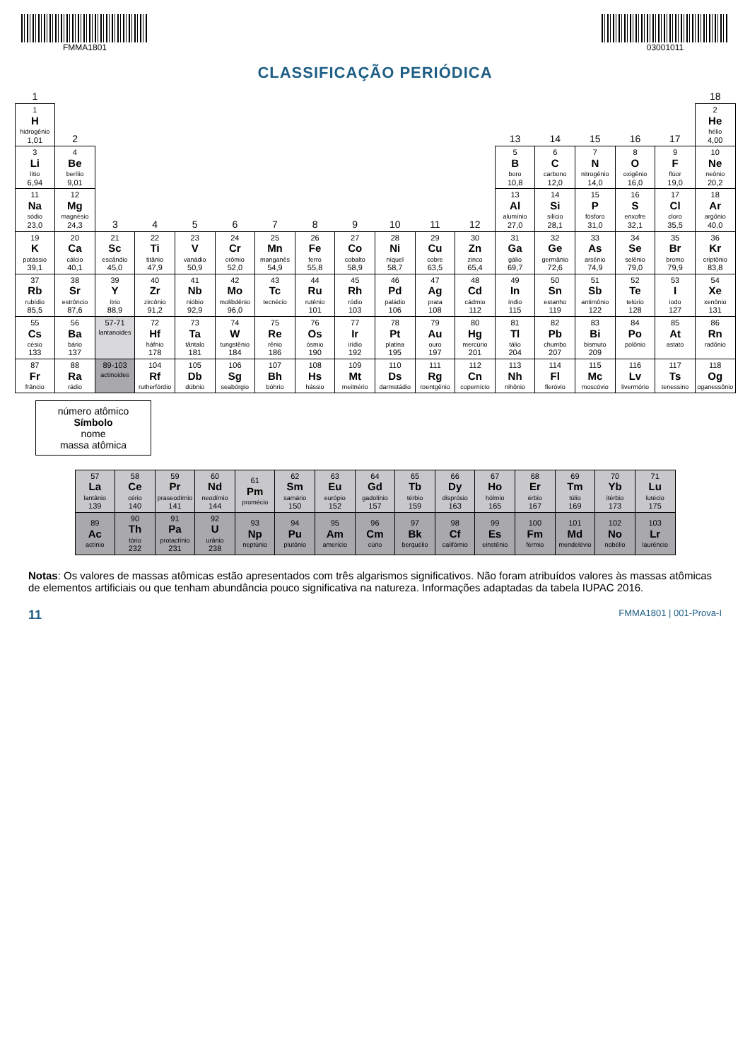FMMA1801 03001011
CLASSIFICAÇÃO PERIÓDICA
| 1 | | | | | | | | | | | | | | | | | 18 |
| 1 H hidrogênio 1,01 | 2 | | | | | | | | | | | 13 | 14 | 15 | 16 | 17 | 2 He hélio 4,00 |
| 3 Li lítio 6,94 | 4 Be berílio 9,01 | | | | | | | | | | | 5 B boro 10,8 | 6 C carbono 12,0 | 7 N nitrogênio 14,0 | 8 O oxigênio 16,0 | 9 F flúor 19,0 | 10 Ne neônio 20,2 |
| 11 Na sódio 23,0 | 12 Mg magnésio 24,3 | 3 | 4 | 5 | 6 | 7 | 8 | 9 | 10 | 11 | 12 | 13 Al alumínio 27,0 | 14 Si silício 28,1 | 15 P fósforo 31,0 | 16 S enxofre 32,1 | 17 Cl cloro 35,5 | 18 Ar argônio 40,0 |
| 19 K potássio 39,1 | 20 Ca cálcio 40,1 | 21 Sc escândio 45,0 | 22 Ti titânio 47,9 | 23 V vanádio 50,9 | 24 Cr crômio 52,0 | 25 Mn manganês 54,9 | 26 Fe ferro 55,8 | 27 Co cobalto 58,9 | 28 Ni níquel 58,7 | 29 Cu cobre 63,5 | 30 Zn zinco 65,4 | 31 Ga gálio 69,7 | 32 Ge germânio 72,6 | 33 As arsênio 74,9 | 34 Se selênio 79,0 | 35 Br bromo 79,9 | 36 Kr criptônio 83,8 |
| 37 Rb rubídio 85,5 | 38 Sr estrôncio 87,6 | 39 Y ítrio 88,9 | 40 Zr zircônio 91,2 | 41 Nb nióbio 92,9 | 42 Mo molibdênio 96,0 | 43 Tc tecnécio | 44 Ru rutênio 101 | 45 Rh ródio 103 | 46 Pd paládio 106 | 47 Ag prata 108 | 48 Cd cádmio 112 | 49 In índio 115 | 50 Sn estanho 119 | 51 Sb antimônio 122 | 52 Te telúrio 128 | 53 I iodo 127 | 54 Xe xenônio 131 |
| 55 Cs césio 133 | 56 Ba bário 137 | 57-71 lantanoides | 72 Hf háfnio 178 | 73 Ta tântalo 181 | 74 W tungstênio 184 | 75 Re rênio 186 | 76 Os ósmio 190 | 77 Ir irídio 192 | 78 Pt platina 195 | 79 Au ouro 197 | 80 Hg mercúrio 201 | 81 Tl tálio 204 | 82 Pb chumbo 207 | 83 Bi bismuto 209 | 84 Po polônio | 85 At astato | 86 Rn radônio |
| 87 Fr frâncio | 88 Ra rádio | 89-103 actinoides | 104 Rf rutherfórdio | 105 Db dúbnio | 106 Sg seabórgio | 107 Bh bóhrio | 108 Hs hássio | 109 Mt meitnério | 110 Ds darmstádio | 111 Rg roentgênio | 112 Cn copernício | 113 Nh nihônio | 114 Fl fleróvio | 115 Mc moscóvio | 116 Lv livermório | 117 Ts tenessino | 118 Og oganessônio |
número atômico
Símbolo
nome
massa atômica
| 57 La lantânio 139 | 58 Ce cério 140 | 59 Pr praseodímio 141 | 60 Nd neodímio 144 | 61 Pm promécio | 62 Sm samário 150 | 63 Eu európio 152 | 64 Gd gadolínio 157 | 65 Tb térbio 159 | 66 Dy disprósio 163 | 67 Ho hólmio 165 | 68 Er érbio 167 | 69 Tm túlio 169 | 70 Yb itérbio 173 | 71 Lu lutécio 175 |
| 89 Ac actínio | 90 Th tório 232 | 91 Pa protactínio 231 | 92 U urânio 238 | 93 Np neptúnio | 94 Pu plutônio | 95 Am amerício | 96 Cm cúrio | 97 Bk berquélio | 98 Cf califórnio | 99 Es einstênio | 100 Fm férmio | 101 Md mendelévio | 102 No nobélio | 103 Lr laurêncio |
Notas: Os valores de massas atômicas estão apresentados com três algarismos significativos. Não foram atribuídos valores às massas atômicas de elementos artificiais ou que tenham abundância pouco significativa na natureza. Informações adaptadas da tabela IUPAC 2016.
11 FMMA1801 | 001-Prova-I